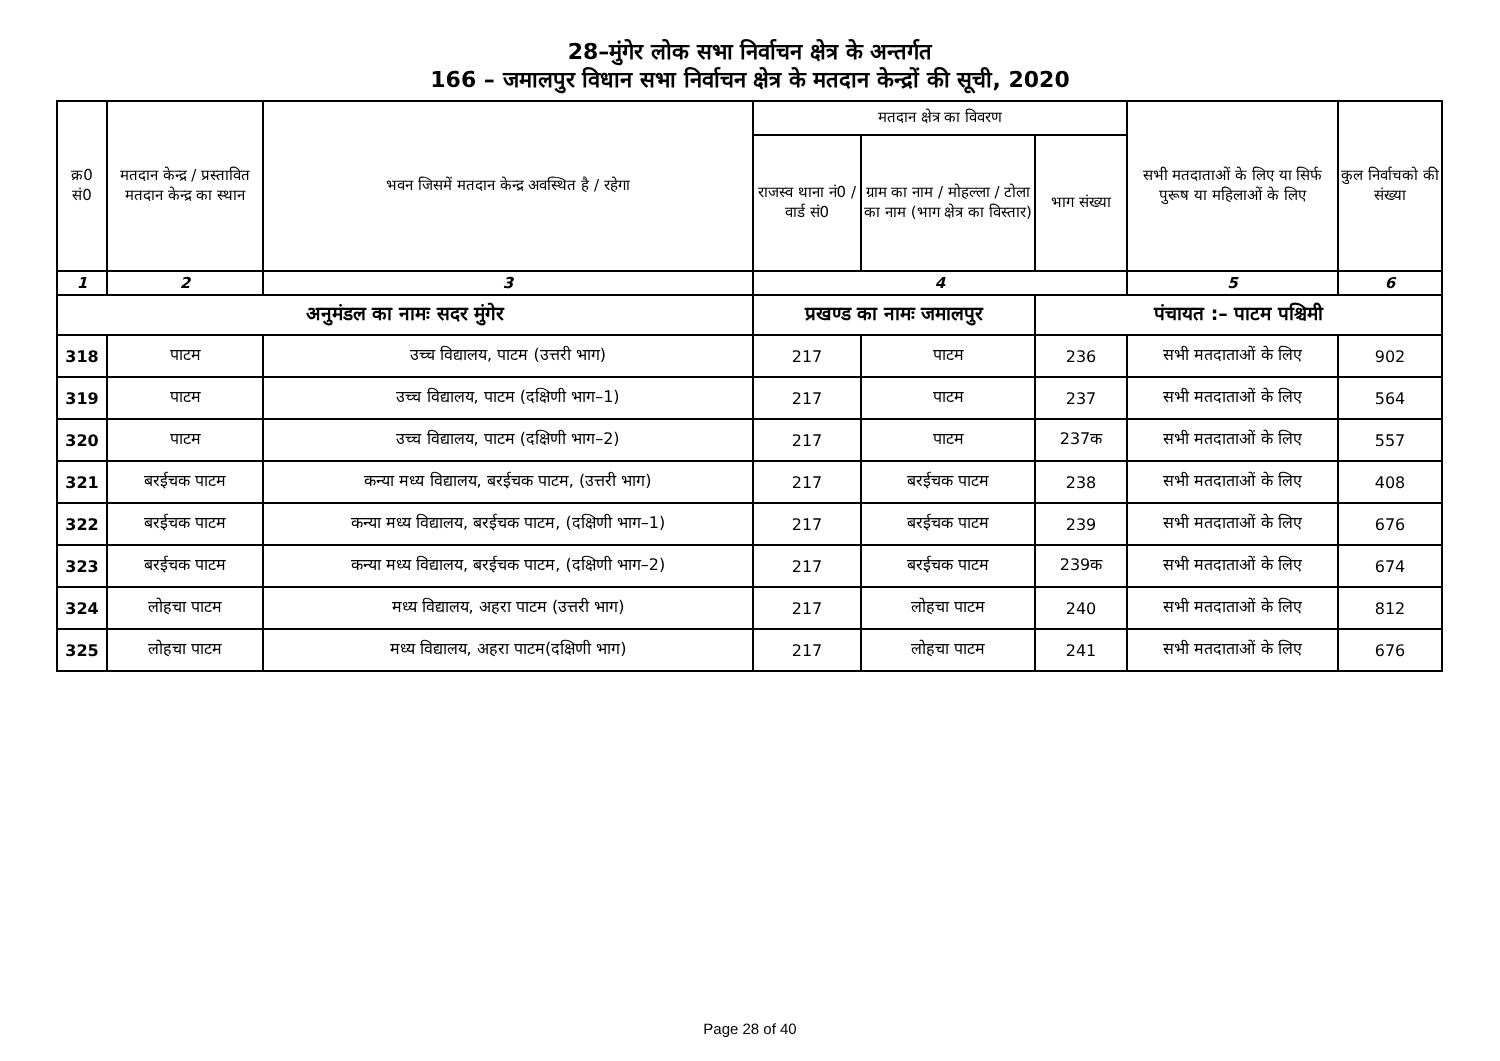28–मुंगेर लोक सभा निर्वाचन क्षेत्र के अन्तर्गत
166 – जमालपुर विधान सभा निर्वाचन क्षेत्र के मतदान केन्द्रों की सूची, 2020
| क्र0 सं0 | मतदान केन्द्र / प्रस्तावित मतदान केन्द्र का स्थान | भवन जिसमें मतदान केन्द्र अवस्थित है / रहेगा | मतदान क्षेत्र का विवरण | | | सभी मतदाताओं के लिए या सिर्फ पुरूष या महिलाओं के लिए | कुल निर्वाचको की संख्या |
| --- | --- | --- | --- | --- | --- | --- | --- |
| | | | राजस्व थाना नं0 / वार्ड सं0 | ग्राम का नाम / मोहल्ला / टोला का नाम (भाग क्षेत्र का विस्तार) | भाग संख्या | | |
| 1 | 2 | 3 | 4 | | | 5 | 6 |
| अनुमंडल का नामः सदर मुंगेर | | | प्रखण्ड का नामः जमालपुर | | पंचायत :– पाटम पश्चिमी | | |
| 318 | पाटम | उच्च विद्यालय, पाटम (उत्तरी भाग) | 217 | पाटम | 236 | सभी मतदाताओं के लिए | 902 |
| 319 | पाटम | उच्च विद्यालय, पाटम (दक्षिणी भाग–1) | 217 | पाटम | 237 | सभी मतदाताओं के लिए | 564 |
| 320 | पाटम | उच्च विद्यालय, पाटम (दक्षिणी भाग–2) | 217 | पाटम | 237क | सभी मतदाताओं के लिए | 557 |
| 321 | बरईचक पाटम | कन्या मध्य विद्यालय, बरईचक पाटम, (उत्तरी भाग) | 217 | बरईचक पाटम | 238 | सभी मतदाताओं के लिए | 408 |
| 322 | बरईचक पाटम | कन्या मध्य विद्यालय, बरईचक पाटम, (दक्षिणी भाग–1) | 217 | बरईचक पाटम | 239 | सभी मतदाताओं के लिए | 676 |
| 323 | बरईचक पाटम | कन्या मध्य विद्यालय, बरईचक पाटम, (दक्षिणी भाग–2) | 217 | बरईचक पाटम | 239क | सभी मतदाताओं के लिए | 674 |
| 324 | लोहचा पाटम | मध्य विद्यालय, अहरा पाटम (उत्तरी भाग) | 217 | लोहचा पाटम | 240 | सभी मतदाताओं के लिए | 812 |
| 325 | लोहचा पाटम | मध्य विद्यालय, अहरा पाटम(दक्षिणी भाग) | 217 | लोहचा पाटम | 241 | सभी मतदाताओं के लिए | 676 |
Page 28 of 40